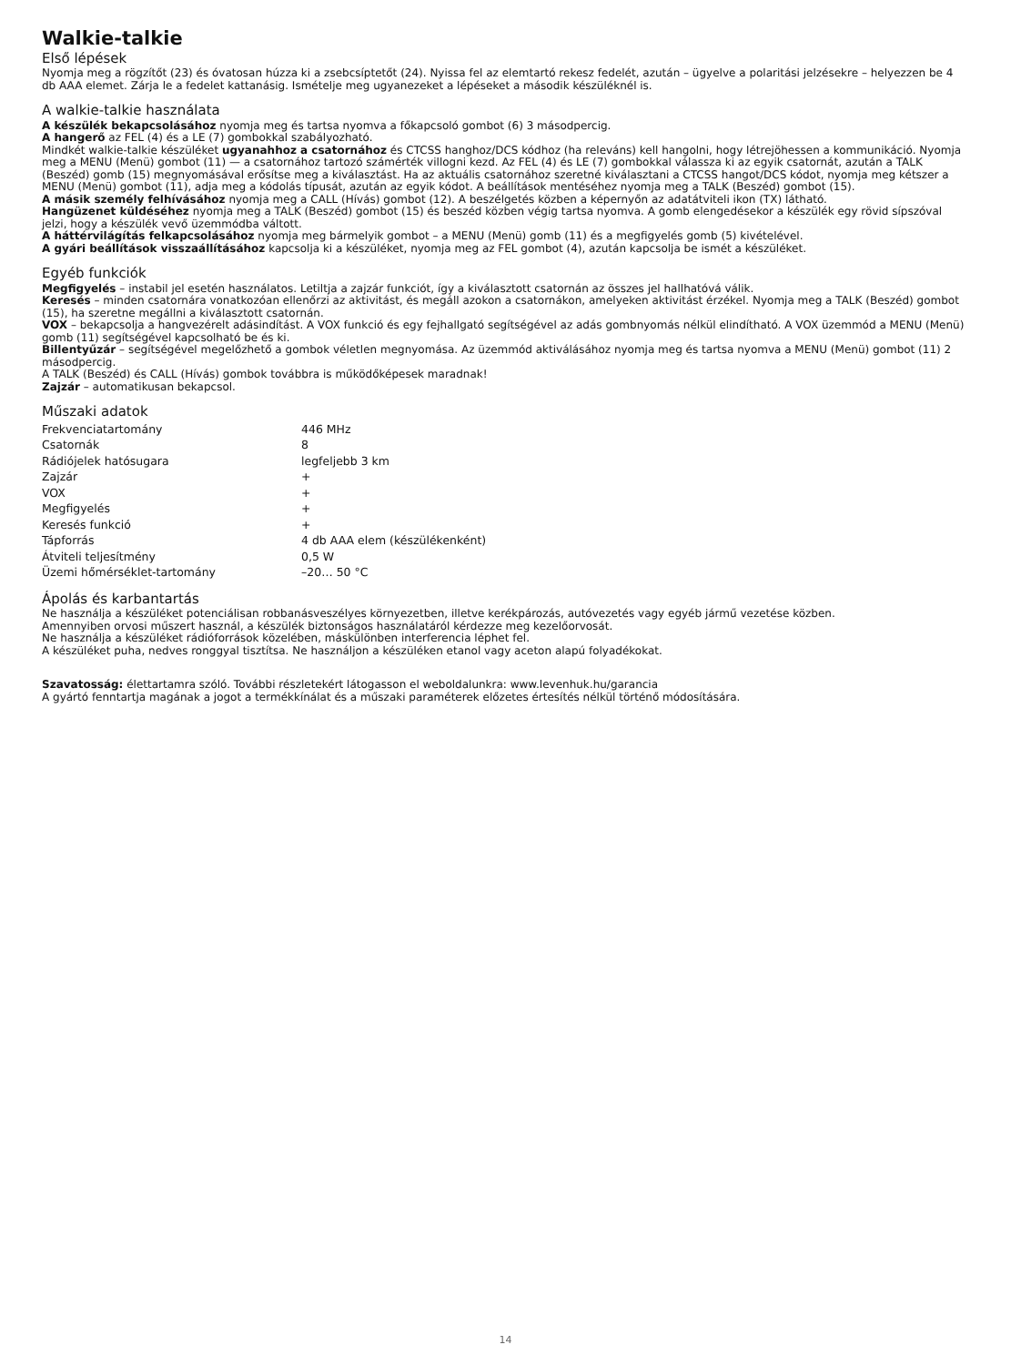Walkie-talkie
Első lépések
Nyomja meg a rögzítőt (23) és óvatosan húzza ki a zsebcsíptetőt (24). Nyissa fel az elemtartó rekesz fedelét, azután – ügyelve a polaritási jelzésekre – helyezzen be 4 db AAA elemet. Zárja le a fedelet kattanásig. Ismételje meg ugyanezeket a lépéseket a második készüléknél is.
A walkie-talkie használata
A készülék bekapcsolásához nyomja meg és tartsa nyomva a főkapcsoló gombot (6) 3 másodpercig.
A hangerő az FEL (4) és a LE (7) gombokkal szabályozható.
Mindkét walkie-talkie készüléket ugyanahhoz a csatornához és CTCSS hanghoz/DCS kódhoz (ha releváns) kell hangolni, hogy létrejöhessen a kommunikáció. Nyomja meg a MENU (Menü) gombot (11) — a csatornához tartozó számérték villogni kezd. Az FEL (4) és LE (7) gombokkal válassza ki az egyik csatornát, azután a TALK (Beszéd) gomb (15) megnyomásával erősítse meg a kiválasztást. Ha az aktuális csatornához szeretné kiválasztani a CTCSS hangot/DCS kódot, nyomja meg kétszer a MENU (Menü) gombot (11), adja meg a kódolás típusát, azután az egyik kódot. A beállítások mentéséhez nyomja meg a TALK (Beszéd) gombot (15).
A másik személy felhívásához nyomja meg a CALL (Hívás) gombot (12). A beszélgetés közben a képernyőn az adatátviteli ikon (TX) látható.
Hangüzenet küldéséhez nyomja meg a TALK (Beszéd) gombot (15) és beszéd közben végig tartsa nyomva. A gomb elengedésekor a készülék egy rövid sípszóval jelzi, hogy a készülék vevő üzemmódba váltott.
A háttérvilágítás felkapcsolásához nyomja meg bármelyik gombot – a MENU (Menü) gomb (11) és a megfigyelés gomb (5) kivételével.
A gyári beállítások visszaállításához kapcsolja ki a készüléket, nyomja meg az FEL gombot (4), azután kapcsolja be ismét a készüléket.
Egyéb funkciók
Megfigyelés – instabil jel esetén használatos. Letiltja a zajzár funkciót, így a kiválasztott csatornán az összes jel hallhatóvá válik.
Keresés – minden csatornára vonatkozóan ellenőrzi az aktivitást, és megáll azokon a csatornákon, amelyeken aktivitást érzékel. Nyomja meg a TALK (Beszéd) gombot (15), ha szeretne megállni a kiválasztott csatornán.
VOX – bekapcsolja a hangvezérelt adásindítást. A VOX funkció és egy fejhallgató segítségével az adás gombnyomás nélkül elindítható. A VOX üzemmód a MENU (Menü) gomb (11) segítségével kapcsolható be és ki.
Billentyűzár – segítségével megelőzhető a gombok véletlen megnyomása. Az üzemmód aktiválásához nyomja meg és tartsa nyomva a MENU (Menü) gombot (11) 2 másodpercig.
A TALK (Beszéd) és CALL (Hívás) gombok továbbra is működőképesek maradnak!
Zajzár – automatikusan bekapcsol.
Műszaki adatok
| Frekvenciatartomány | 446 MHz |
| Csatornák | 8 |
| Rádiójelek hatósugara | legfeljebb 3 km |
| Zajzár | + |
| VOX | + |
| Megfigyelés | + |
| Keresés funkció | + |
| Tápforrás | 4 db AAA elem (készülékenként) |
| Átviteli teljesítmény | 0,5 W |
| Üzemi hőmérséklet-tartomány | –20… 50 °C |
Ápolás és karbantartás
Ne használja a készüléket potenciálisan robbanásveszélyes környezetben, illetve kerékpározás, autóvezetés vagy egyéb jármű vezetése közben.
Amennyiben orvosi műszert használ, a készülék biztonságos használatáról kérdezze meg kezelőorvosát.
Ne használja a készüléket rádióforrások közelében, máskülönben interferencia léphet fel.
A készüléket puha, nedves ronggyal tisztítsa. Ne használjon a készüléken etanol vagy aceton alapú folyadékokat.
Szavatosság: élettartamra szóló. További részletekért látogasson el weboldalunkra: www.levenhuk.hu/garancia
A gyártó fenntartja magának a jogot a termékkínálat és a műszaki paraméterek előzetes értesítés nélkül történő módosítására.
14